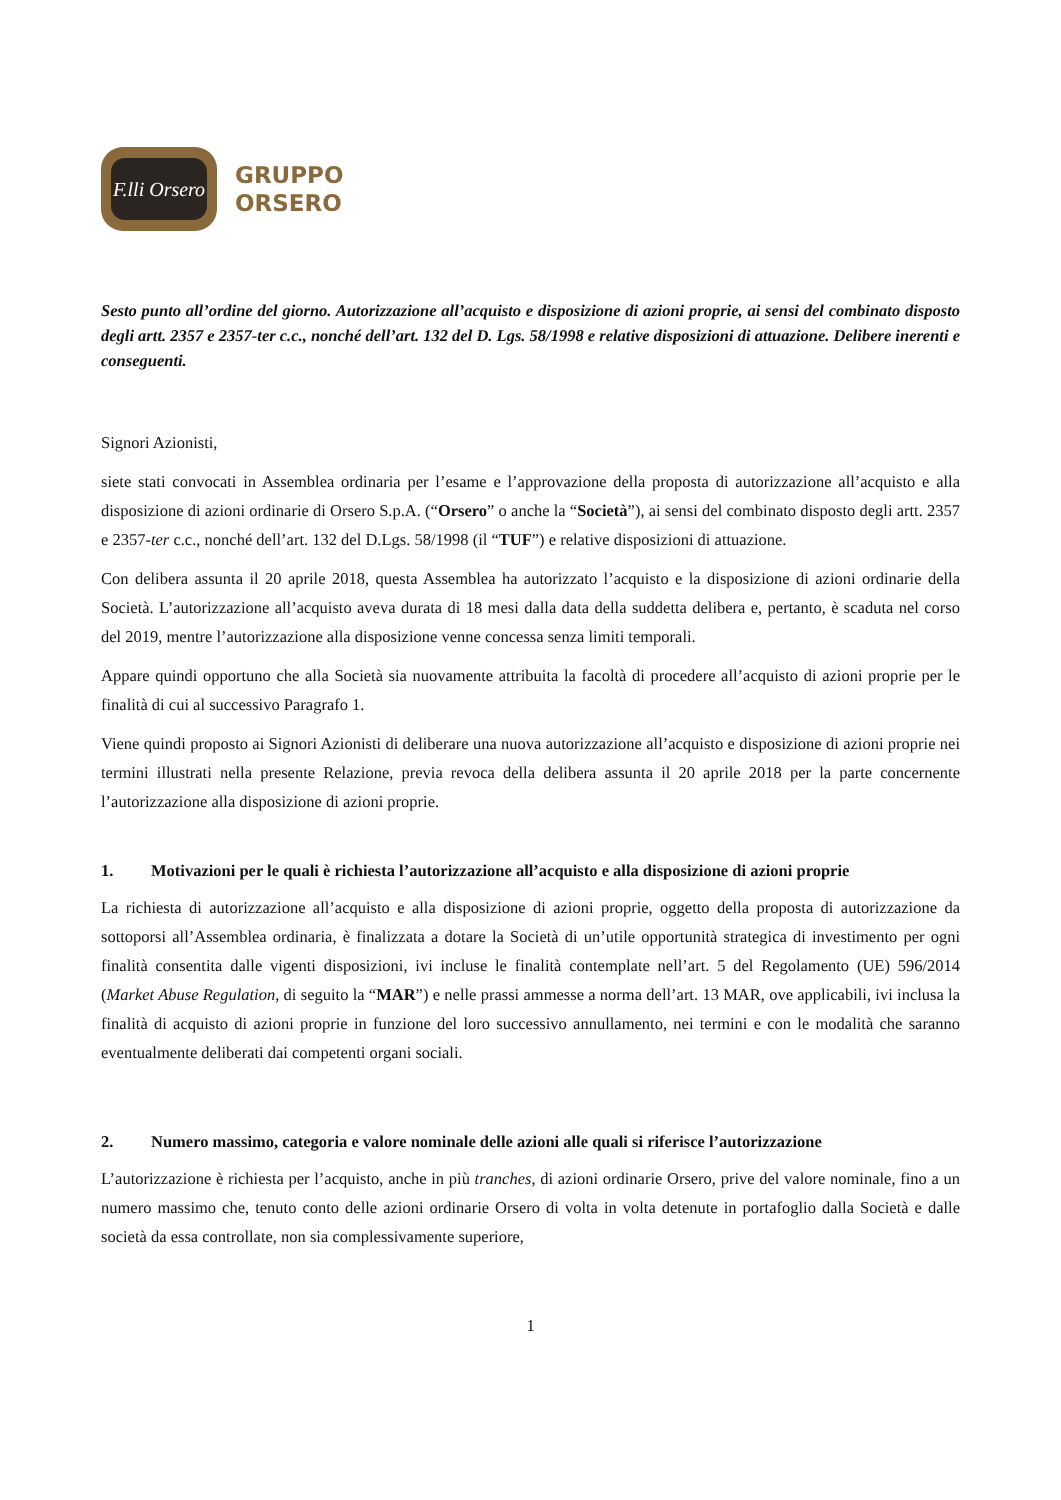F.lli Orsero
GRUPPO
ORSERO
Sesto punto all’ordine del giorno. Autorizzazione all’acquisto e disposizione di azioni proprie, ai sensi del combinato disposto degli artt. 2357 e 2357-ter c.c., nonché dell’art. 132 del D. Lgs. 58/1998 e relative disposizioni di attuazione. Delibere inerenti e conseguenti.
Signori Azionisti,
siete stati convocati in Assemblea ordinaria per l’esame e l’approvazione della proposta di autorizzazione all’acquisto e alla disposizione di azioni ordinarie di Orsero S.p.A. (“Orsero” o anche la “Società”), ai sensi del combinato disposto degli artt. 2357 e 2357-ter c.c., nonché dell’art. 132 del D.Lgs. 58/1998 (il “TUF”) e relative disposizioni di attuazione.
Con delibera assunta il 20 aprile 2018, questa Assemblea ha autorizzato l’acquisto e la disposizione di azioni ordinarie della Società. L’autorizzazione all’acquisto aveva durata di 18 mesi dalla data della suddetta delibera e, pertanto, è scaduta nel corso del 2019, mentre l’autorizzazione alla disposizione venne concessa senza limiti temporali.
Appare quindi opportuno che alla Società sia nuovamente attribuita la facoltà di procedere all’acquisto di azioni proprie per le finalità di cui al successivo Paragrafo 1.
Viene quindi proposto ai Signori Azionisti di deliberare una nuova autorizzazione all’acquisto e disposizione di azioni proprie nei termini illustrati nella presente Relazione, previa revoca della delibera assunta il 20 aprile 2018 per la parte concernente l’autorizzazione alla disposizione di azioni proprie.
1. Motivazioni per le quali è richiesta l’autorizzazione all’acquisto e alla disposizione di azioni proprie
La richiesta di autorizzazione all’acquisto e alla disposizione di azioni proprie, oggetto della proposta di autorizzazione da sottoporsi all’Assemblea ordinaria, è finalizzata a dotare la Società di un’utile opportunità strategica di investimento per ogni finalità consentita dalle vigenti disposizioni, ivi incluse le finalità contemplate nell’art. 5 del Regolamento (UE) 596/2014 (Market Abuse Regulation, di seguito la “MAR”) e nelle prassi ammesse a norma dell’art. 13 MAR, ove applicabili, ivi inclusa la finalità di acquisto di azioni proprie in funzione del loro successivo annullamento, nei termini e con le modalità che saranno eventualmente deliberati dai competenti organi sociali.
2. Numero massimo, categoria e valore nominale delle azioni alle quali si riferisce l’autorizzazione
L’autorizzazione è richiesta per l’acquisto, anche in più tranches, di azioni ordinarie Orsero, prive del valore nominale, fino a un numero massimo che, tenuto conto delle azioni ordinarie Orsero di volta in volta detenute in portafoglio dalla Società e dalle società da essa controllate, non sia complessivamente superiore,
1